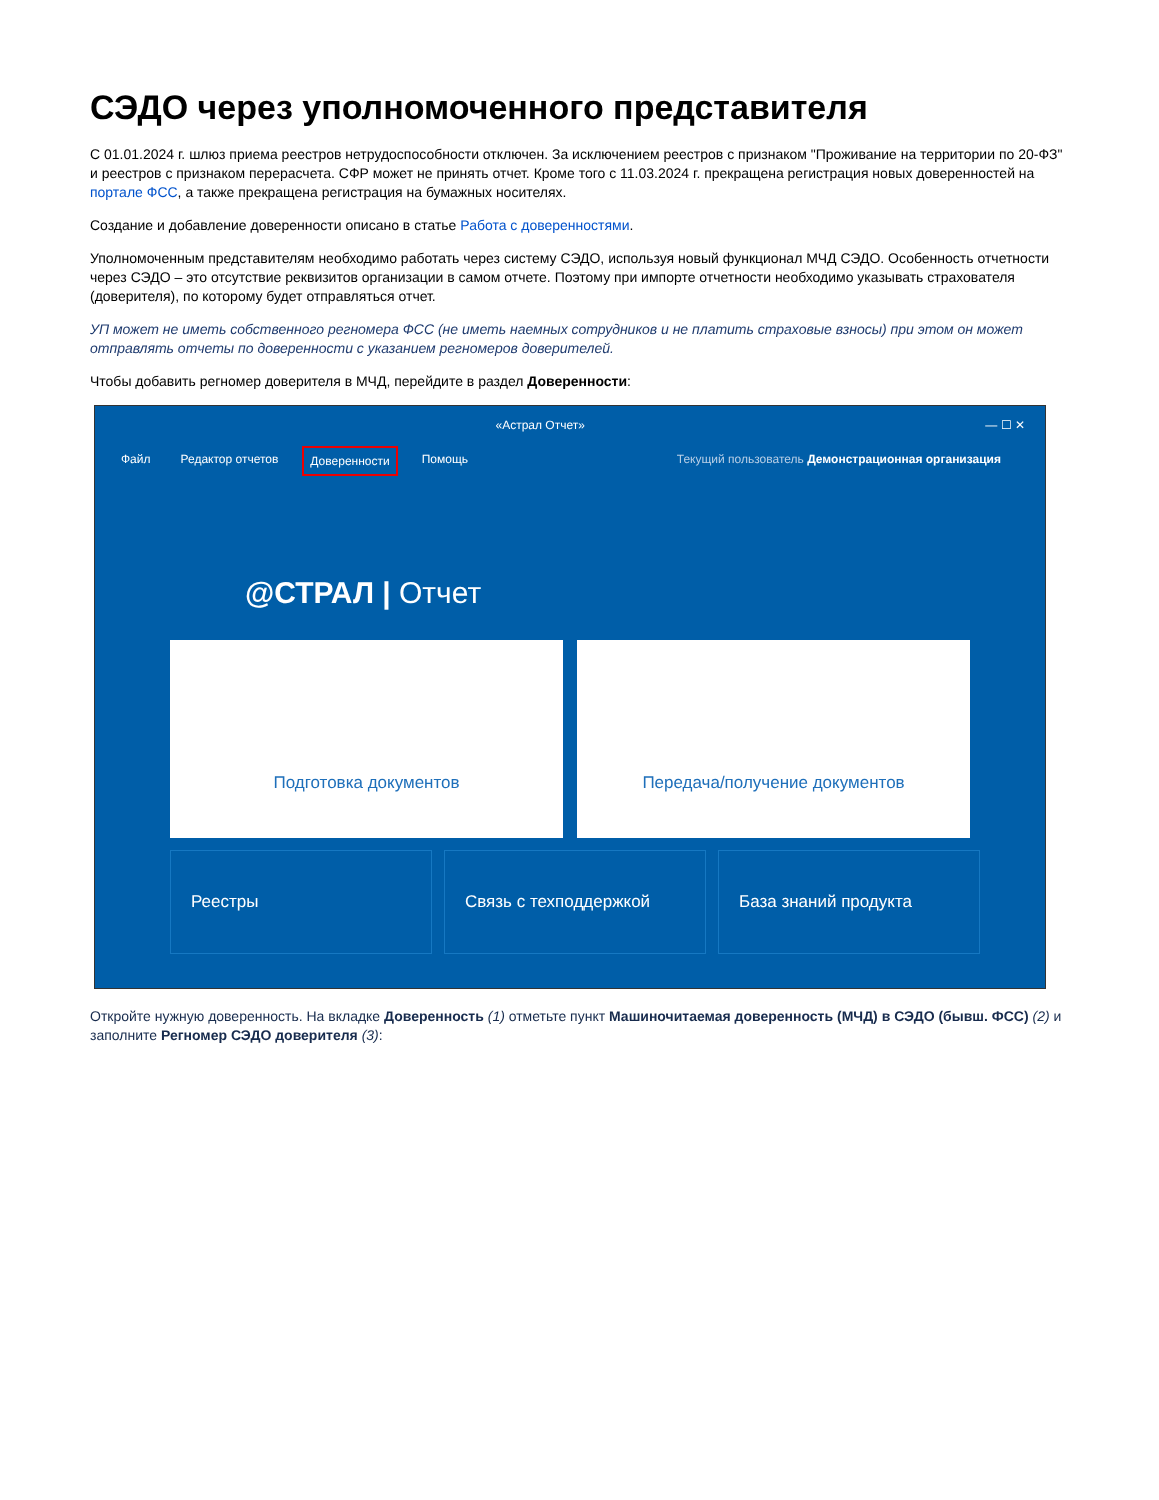СЭДО через уполномоченного представителя
С 01.01.2024 г. шлюз приема реестров нетрудоспособности отключен. За исключением реестров с признаком "Проживание на территории по 20-ФЗ" и реестров с признаком перерасчета. СФР может не принять отчет. Кроме того с 11.03.2024 г. прекращена регистрация новых доверенностей на портале ФСС, а также прекращена регистрация на бумажных носителях.
Создание и добавление доверенности описано в статье Работа с доверенностями.
Уполномоченным представителям необходимо работать через систему СЭДО, используя новый функционал МЧД СЭДО. Особенность отчетности через СЭДО – это отсутствие реквизитов организации в самом отчете. Поэтому при импорте отчетности необходимо указывать страхователя (доверителя), по которому будет отправляться отчет.
УП может не иметь собственного регномера ФСС (не иметь наемных сотрудников и не платить страховые взносы) при этом он может отправлять отчеты по доверенности с указанием регномеров доверителей.
Чтобы добавить регномер доверителя в МЧД, перейдите в раздел Доверенности:
«Астрал Отчет» — ☐ ✕
Файл Редактор отчетов Доверенности Помощь Текущий пользователь Демонстрационная организация
@СТРАЛ | Отчет
Подготовка документов Передача/получение документов
Реестры Связь с техподдержкой База знаний продукта
Откройте нужную доверенность. На вкладке Доверенность (1) отметьте пункт Машиночитаемая доверенность (МЧД) в СЭДО (бывш. ФСС) (2) и заполните Регномер СЭДО доверителя (3):